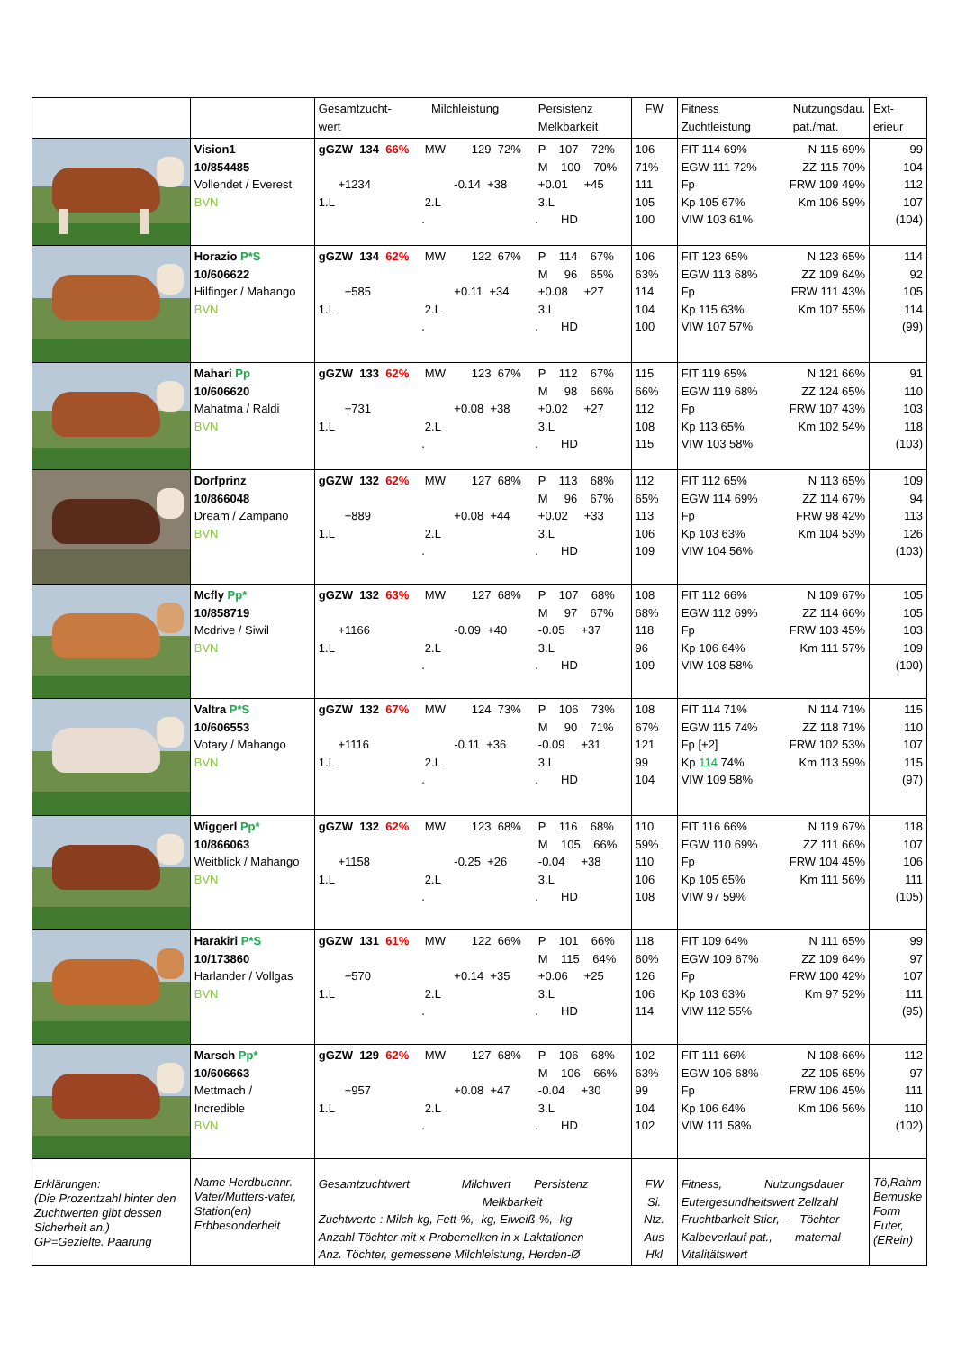| | | Gesamtzucht- wert Milchleistung Persistenz Melkbarkeit | FW | Fitness Zuchtleistung Nutzungsdau. pat./mat. | Ext- erieur |
| --- | --- | --- | --- | --- | --- |
| | Vision1 10/854485 Vollendet / Everest BVN | gGZW 134 66% MW 129 72% P 107 72% M 100 70% +1234 -0.14 +38 +0.01 +45 1.L 2.L 3.L . . HD | 106 71% 111 105 100 | FIT 114 69% N 115 69% EGW 111 72% ZZ 115 70% Fp FRW 109 49% Kp 105 67% Km 106 59% VIW 103 61% | 99 104 112 107 (104) |
| | Horazio P*S 10/606622 Hilfinger / Mahango BVN | gGZW 134 62% MW 122 67% P 114 67% M 96 65% +585 +0.11 +34 +0.08 +27 1.L 2.L 3.L . . HD | 106 63% 114 104 100 | FIT 123 65% N 123 65% EGW 113 68% ZZ 109 64% Fp FRW 111 43% Kp 115 63% Km 107 55% VIW 107 57% | 114 92 105 114 (99) |
| | Mahari Pp 10/606620 Mahatma / Raldi BVN | gGZW 133 62% MW 123 67% P 112 67% M 98 66% +731 +0.08 +38 +0.02 +27 1.L 2.L 3.L . . HD | 115 66% 112 108 115 | FIT 119 65% N 121 66% EGW 119 68% ZZ 124 65% Fp FRW 107 43% Kp 113 65% Km 102 54% VIW 103 58% | 91 110 103 118 (103) |
| | Dorfprinz 10/866048 Dream / Zampano BVN | gGZW 132 62% MW 127 68% P 113 68% M 96 67% +889 +0.08 +44 +0.02 +33 1.L 2.L 3.L . . HD | 112 65% 113 106 109 | FIT 112 65% N 113 65% EGW 114 69% ZZ 114 67% Fp FRW 98 42% Kp 103 63% Km 104 53% VIW 104 56% | 109 94 113 126 (103) |
| | Mcfly Pp* 10/858719 Mcdrive / Siwil BVN | gGZW 132 63% MW 127 68% P 107 68% M 97 67% +1166 -0.09 +40 -0.05 +37 1.L 2.L 3.L . . HD | 108 68% 118 96 109 | FIT 112 66% N 109 67% EGW 112 69% ZZ 114 66% Fp FRW 103 45% Kp 106 64% Km 111 57% VIW 108 58% | 105 105 103 109 (100) |
| | Valtra P*S 10/606553 Votary / Mahango BVN | gGZW 132 67% MW 124 73% P 106 73% M 90 71% +1116 -0.11 +36 -0.09 +31 1.L 2.L 3.L . . HD | 108 67% 121 99 104 | FIT 114 71% N 114 71% EGW 115 74% ZZ 118 71% Fp [+2] FRW 102 53% Kp 114 74% Km 113 59% VIW 109 58% | 115 110 107 115 (97) |
| | Wiggerl Pp* 10/866063 Weitblick / Mahango BVN | gGZW 132 62% MW 123 68% P 116 68% M 105 66% +1158 -0.25 +26 -0.04 +38 1.L 2.L 3.L . . HD | 110 59% 110 106 108 | FIT 116 66% N 119 67% EGW 110 69% ZZ 111 66% Fp FRW 104 45% Kp 105 65% Km 111 56% VIW 97 59% | 118 107 106 111 (105) |
| | Harakiri P*S 10/173860 Harlander / Vollgas BVN | gGZW 131 61% MW 122 66% P 101 66% M 115 64% +570 +0.14 +35 +0.06 +25 1.L 2.L 3.L . . HD | 118 60% 126 106 114 | FIT 109 64% N 111 65% EGW 109 67% ZZ 109 64% Fp FRW 100 42% Kp 103 63% Km 97 52% VIW 112 55% | 99 97 107 111 (95) |
| | Marsch Pp* 10/606663 Mettmach / Incredible BVN | gGZW 129 62% MW 127 68% P 106 68% M 106 66% +957 +0.08 +47 -0.04 +30 1.L 2.L 3.L . . HD | 102 63% 99 104 102 | FIT 111 66% N 108 66% EGW 106 68% ZZ 105 65% Fp FRW 106 45% Kp 106 64% Km 106 56% VIW 111 58% | 112 97 111 110 (102) |
| Erklärungen: (Die Prozentzahl hinter den Zuchtwerten gibt dessen Sicherheit an.) GP=Gezielte. Paarung | Name Herdbuchnr. Vater/Mutters-vater, Station(en) Erbbesonderheit | Gesamtzuchtwert Milchwert Persistenz Melkbarkeit Zuchtwerte : Milch-kg, Fett-%, -kg, Eiweiß-%, -kg Anzahl Töchter mit x-Probemelken in x-Laktationen Anz. Töchter, gemessene Milchleistung, Herden-Ø | FW Si. Ntz. Aus Hkl | Fitness, Nutzungsdauer Eutergesundheitswert Zellzahl Fruchtbarkeit Stier, - Töchter Kalbeverlauf pat., maternal Vitalitätswert | Tö,Rahm Bemuske Form Euter, (ERein) |